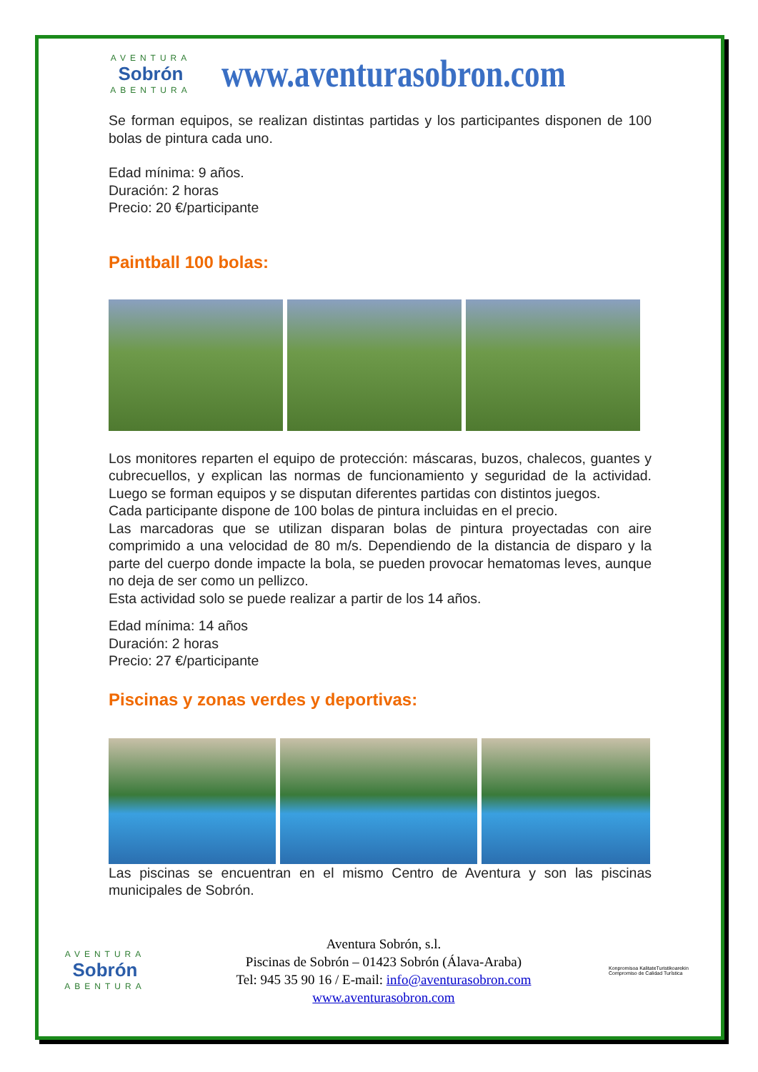AVENTURA
Sobrón
ABENTURA
www.aventurasobron.com
Se forman equipos, se realizan distintas partidas y los participantes disponen de 100 bolas de pintura cada uno.
Edad mínima: 9 años.
Duración: 2 horas
Precio: 20 €/participante
Paintball 100 bolas:
Los monitores reparten el equipo de protección: máscaras, buzos, chalecos, guantes y cubrecuellos, y explican las normas de funcionamiento y seguridad de la actividad. Luego se forman equipos y se disputan diferentes partidas con distintos juegos.
Cada participante dispone de 100 bolas de pintura incluidas en el precio.
Las marcadoras que se utilizan disparan bolas de pintura proyectadas con aire comprimido a una velocidad de 80 m/s. Dependiendo de la distancia de disparo y la parte del cuerpo donde impacte la bola, se pueden provocar hematomas leves, aunque no deja de ser como un pellizco.
Esta actividad solo se puede realizar a partir de los 14 años.
Edad mínima: 14 años
Duración: 2 horas
Precio: 27 €/participante
Piscinas y zonas verdes y deportivas:
Las piscinas se encuentran en el mismo Centro de Aventura y son las piscinas municipales de Sobrón.
AVENTURA
Sobrón
ABENTURA
Aventura Sobrón, s.l.
Piscinas de Sobrón – 01423 Sobrón (Álava-Araba)
Tel: 945 35 90 16 / E-mail: info@aventurasobron.com
www.aventurasobron.com
Konpromisoa KalitateTuristikoarekin Compromiso de Calidad Turística